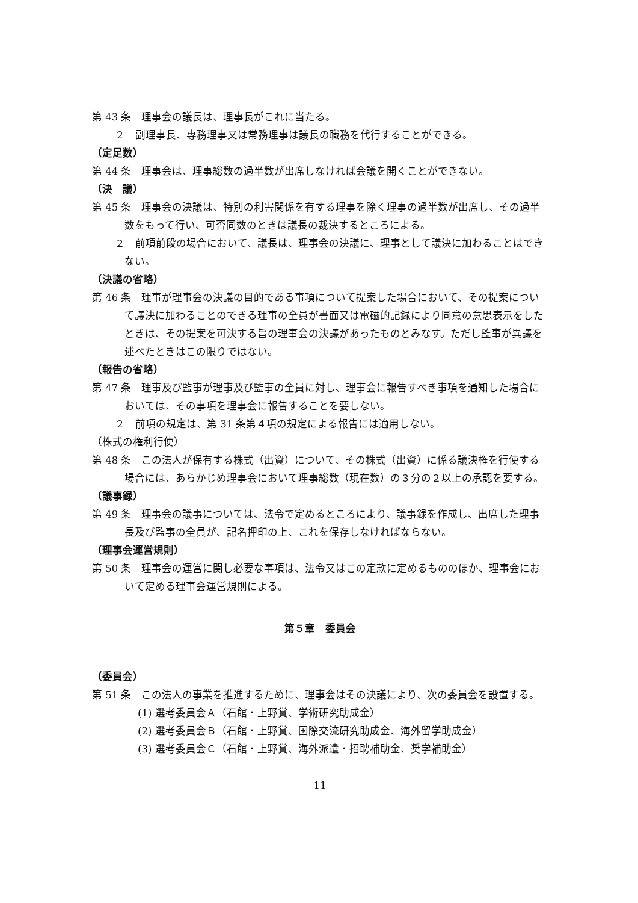第 43 条　理事会の議長は、理事長がこれに当たる。
２　副理事長、専務理事又は常務理事は議長の職務を代行することができる。
（定足数）
第 44 条　理事会は、理事総数の過半数が出席しなければ会議を開くことができない。
（決　議）
第 45 条　理事会の決議は、特別の利害関係を有する理事を除く理事の過半数が出席し、その過半数をもって行い、可否同数のときは議長の裁決するところによる。
２　前項前段の場合において、議長は、理事会の決議に、理事として議決に加わることはできない。
（決議の省略）
第 46 条　理事が理事会の決議の目的である事項について提案した場合において、その提案について議決に加わることのできる理事の全員が書面又は電磁的記録により同意の意思表示をしたときは、その提案を可決する旨の理事会の決議があったものとみなす。ただし監事が異議を述べたときはこの限りではない。
（報告の省略）
第 47 条　理事及び監事が理事及び監事の全員に対し、理事会に報告すべき事項を通知した場合においては、その事項を理事会に報告することを要しない。
２　前項の規定は、第 31 条第４項の規定による報告には適用しない。
（株式の権利行使）
第 48 条　この法人が保有する株式（出資）について、その株式（出資）に係る議決権を行使する場合には、あらかじめ理事会において理事総数（現在数）の３分の２以上の承認を要する。
（議事録）
第 49 条　理事会の議事については、法令で定めるところにより、議事録を作成し、出席した理事長及び監事の全員が、記名押印の上、これを保存しなければならない。
（理事会運営規則）
第 50 条　理事会の運営に関し必要な事項は、法令又はこの定款に定めるもののほか、理事会において定める理事会運営規則による。
第５章　委員会
（委員会）
第 51 条　この法人の事業を推進するために、理事会はその決議により、次の委員会を設置する。
(1) 選考委員会Ａ（石館・上野賞、学術研究助成金）
(2) 選考委員会Ｂ（石館・上野賞、国際交流研究助成金、海外留学助成金）
(3) 選考委員会Ｃ（石館・上野賞、海外派遣・招聘補助金、奨学補助金）
11